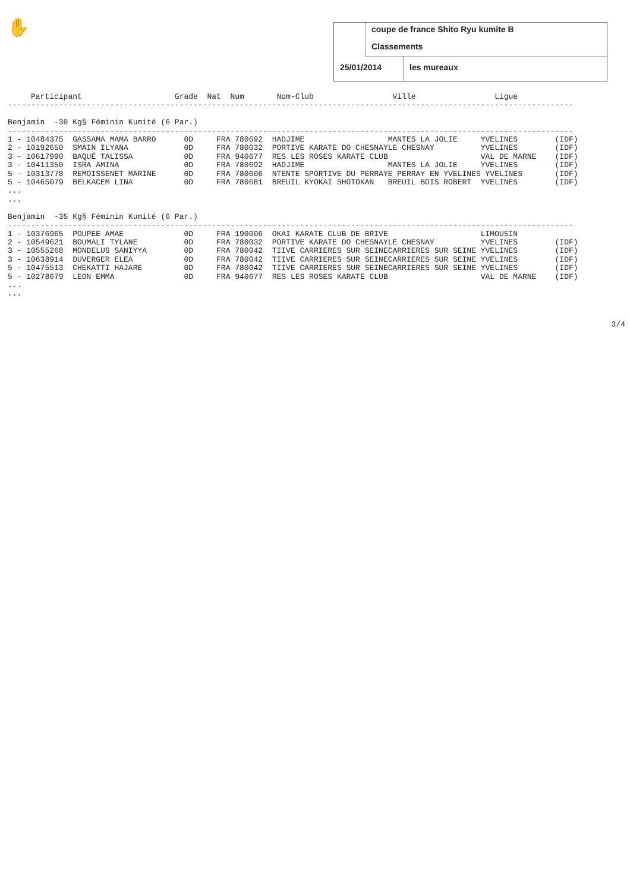✋
coupe de france Shito Ryu kumite B
Classements
25/01/2014 les mureaux
     Participant                    Grade  Nat  Num       Nom-Club                 Ville                 Ligue
--------------------------------------------------------------------------------------------------------------------------

Benjamin  -30 Kg§ Féminin Kumité (6 Par.)
--------------------------------------------------------------------------------------------------------------------------
1 - 10484375  GASSAMA MAMA BARRO      0D     FRA 780692  HADJIME                  MANTES LA JOLIE     YVELINES        (IDF)
2 - 10192650  SMAIN ILYANA            0D     FRA 780032  PORTIVE KARATE DO CHESNAYLE CHESNAY          YVELINES        (IDF)
3 - 10617990  BAQUÉ TALISSA           0D     FRA 940677  RES LES ROSES KARATE CLUB                    VAL DE MARNE    (IDF)
3 - 10411350  ISRA AMINA              0D     FRA 780692  HADJIME                  MANTES LA JOLIE     YVELINES        (IDF)
5 - 10313778  REMOISSENET MARINE      0D     FRA 780606  NTENTE SPORTIVE DU PERRAYE PERRAY EN YVELINES YVELINES       (IDF)
5 - 10465079  BELKACEM LINA           0D     FRA 780681  BREUIL KYOKAI SHOTOKAN   BREUIL BOIS ROBERT  YVELINES        (IDF)
...
...

Benjamin  -35 Kg§ Féminin Kumité (6 Par.)
--------------------------------------------------------------------------------------------------------------------------
1 - 10376965  POUPEE AMAE             0D     FRA 190006  OKAI KARATE CLUB DE BRIVE                    LIMOUSIN
2 - 10549621  BOUMALI TYLANE          0D     FRA 780032  PORTIVE KARATE DO CHESNAYLE CHESNAY          YVELINES        (IDF)
3 - 10555268  MONDELUS SANIYYA        0D     FRA 780042  TIIVE CARRIERES SUR SEINECARRIERES SUR SEINE YVELINES        (IDF)
3 - 10638914  DUVERGER ELEA           0D     FRA 780042  TIIVE CARRIERES SUR SEINECARRIERES SUR SEINE YVELINES        (IDF)
5 - 10475513  CHEKATTI HAJARE         0D     FRA 780042  TIIVE CARRIERES SUR SEINECARRIERES SUR SEINE YVELINES        (IDF)
5 - 10278679  LEON EMMA               0D     FRA 940677  RES LES ROSES KARATE CLUB                    VAL DE MARNE    (IDF)
...
...
3/4